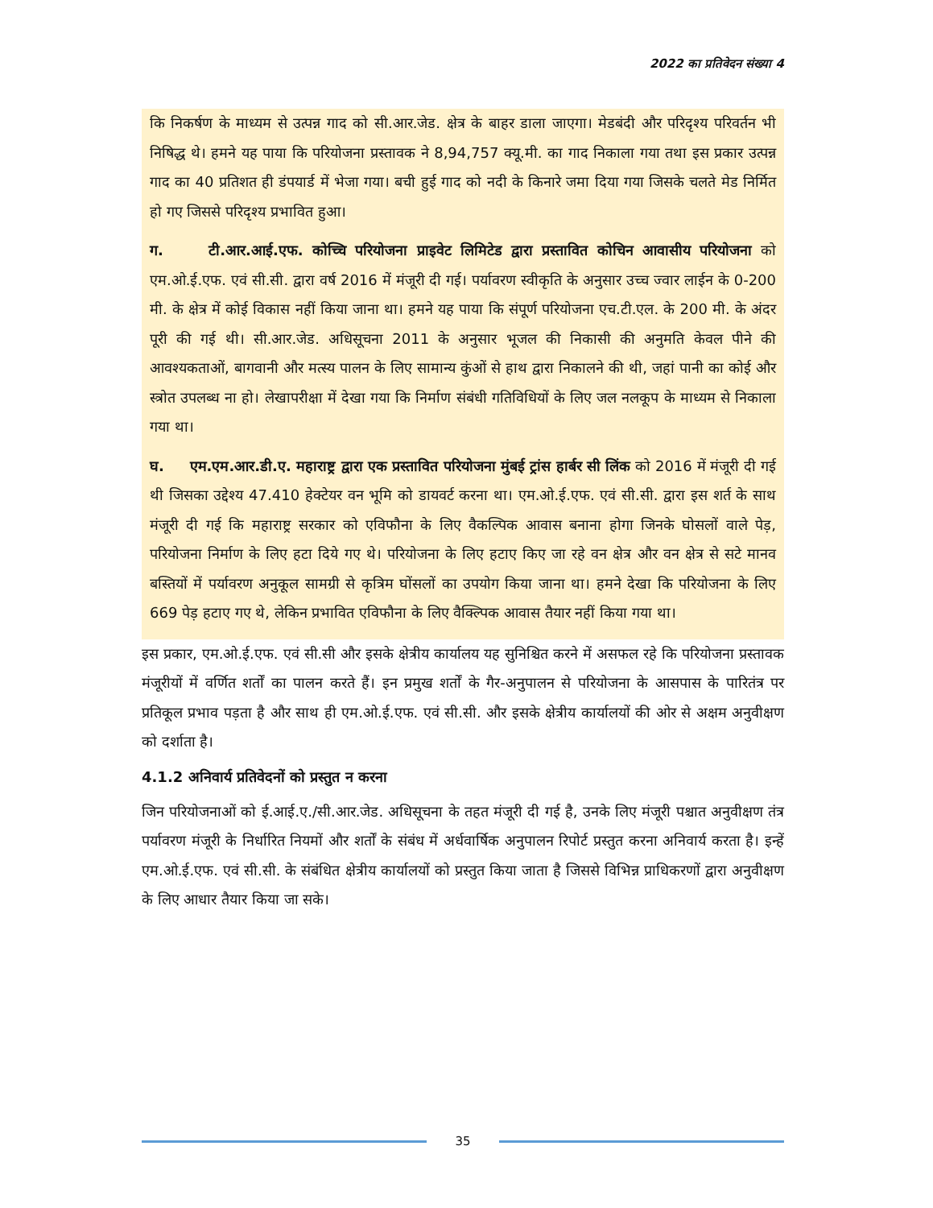2022 का प्रतिवेदन संख्या 4
कि निकर्षण के माध्यम से उत्पन्न गाद को सी.आर.जेड. क्षेत्र के बाहर डाला जाएगा। मेडबंदी और परिदृश्य परिवर्तन भी निषिद्ध थे। हमने यह पाया कि परियोजना प्रस्तावक ने 8,94,757 क्यू.मी. का गाद निकाला गया तथा इस प्रकार उत्पन्न गाद का 40 प्रतिशत ही डंपयार्ड में भेजा गया। बची हुई गाद को नदी के किनारे जमा दिया गया जिसके चलते मेड निर्मित हो गए जिससे परिदृश्य प्रभावित हुआ।
ग. टी.आर.आई.एफ. कोच्चि परियोजना प्राइवेट लिमिटेड द्वारा प्रस्तावित कोचिन आवासीय परियोजना को एम.ओ.ई.एफ. एवं सी.सी. द्वारा वर्ष 2016 में मंजूरी दी गई। पर्यावरण स्वीकृति के अनुसार उच्च ज्वार लाईन के 0-200 मी. के क्षेत्र में कोई विकास नहीं किया जाना था। हमने यह पाया कि संपूर्ण परियोजना एच.टी.एल. के 200 मी. के अंदर पूरी की गई थी। सी.आर.जेड. अधिसूचना 2011 के अनुसार भूजल की निकासी की अनुमति केवल पीने की आवश्यकताओं, बागवानी और मत्स्य पालन के लिए सामान्य कुंओं से हाथ द्वारा निकालने की थी, जहां पानी का कोई और स्त्रोत उपलब्ध ना हो। लेखापरीक्षा में देखा गया कि निर्माण संबंधी गतिविधियों के लिए जल नलकूप के माध्यम से निकाला गया था।
घ. एम.एम.आर.डी.ए. महाराष्ट्र द्वारा एक प्रस्तावित परियोजना मुंबई ट्रांस हार्बर सी लिंक को 2016 में मंजूरी दी गई थी जिसका उद्देश्य 47.410 हेक्टेयर वन भूमि को डायवर्ट करना था। एम.ओ.ई.एफ. एवं सी.सी. द्वारा इस शर्त के साथ मंजूरी दी गई कि महाराष्ट्र सरकार को एविफौना के लिए वैकल्पिक आवास बनाना होगा जिनके घोसलों वाले पेड़, परियोजना निर्माण के लिए हटा दिये गए थे। परियोजना के लिए हटाए किए जा रहे वन क्षेत्र और वन क्षेत्र से सटे मानव बस्तियों में पर्यावरण अनुकूल सामग्री से कृत्रिम घोंसलों का उपयोग किया जाना था। हमने देखा कि परियोजना के लिए 669 पेड़ हटाए गए थे, लेकिन प्रभावित एविफौना के लिए वैक्ल्पिक आवास तैयार नहीं किया गया था।
इस प्रकार, एम.ओ.ई.एफ. एवं सी.सी और इसके क्षेत्रीय कार्यालय यह सुनिश्चित करने में असफल रहे कि परियोजना प्रस्तावक मंजूरीयों में वर्णित शर्तों का पालन करते हैं। इन प्रमुख शर्तों के गैर-अनुपालन से परियोजना के आसपास के पारितंत्र पर प्रतिकूल प्रभाव पड़ता है और साथ ही एम.ओ.ई.एफ. एवं सी.सी. और इसके क्षेत्रीय कार्यालयों की ओर से अक्षम अनुवीक्षण को दर्शाता है।
4.1.2 अनिवार्य प्रतिवेदनों को प्रस्तुत न करना
जिन परियोजनाओं को ई.आई.ए./सी.आर.जेड. अधिसूचना के तहत मंजूरी दी गई है, उनके लिए मंजूरी पश्चात अनुवीक्षण तंत्र पर्यावरण मंजूरी के निर्धारित नियमों और शर्तों के संबंध में अर्धवार्षिक अनुपालन रिपोर्ट प्रस्तुत करना अनिवार्य करता है। इन्हें एम.ओ.ई.एफ. एवं सी.सी. के संबंधित क्षेत्रीय कार्यालयों को प्रस्तुत किया जाता है जिससे विभिन्न प्राधिकरणों द्वारा अनुवीक्षण के लिए आधार तैयार किया जा सके।
35